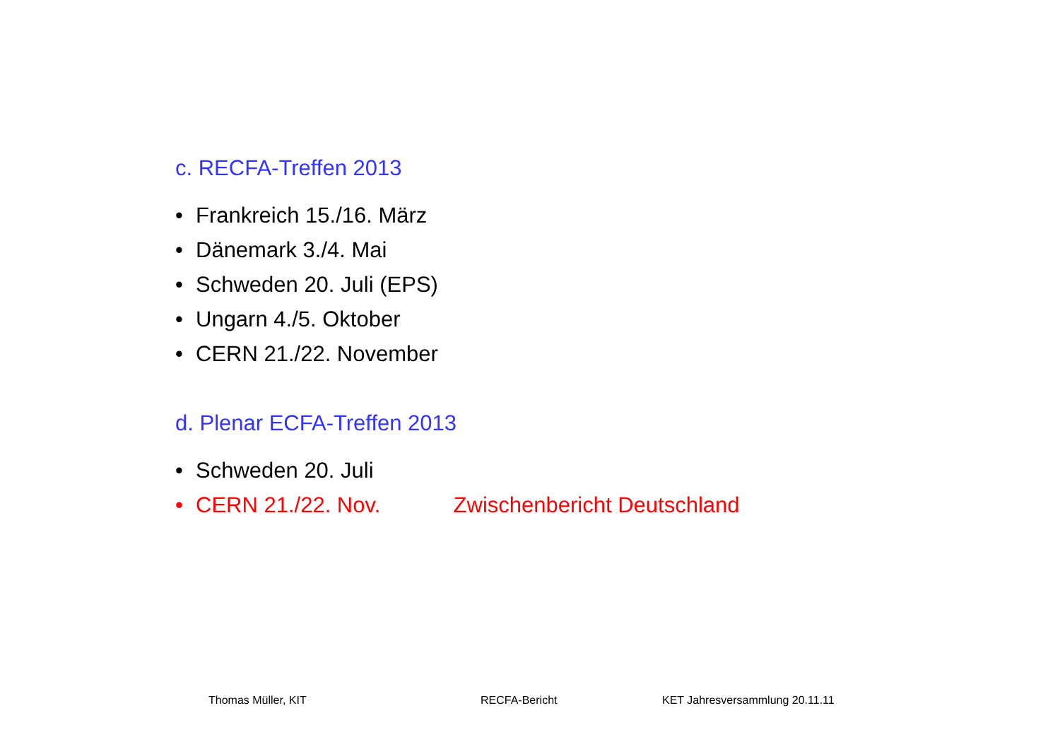c. RECFA-Treffen 2013
• Frankreich 15./16. März
• Dänemark 3./4. Mai
• Schweden 20. Juli (EPS)
• Ungarn 4./5. Oktober
• CERN 21./22. November
d. Plenar ECFA-Treffen 2013
• Schweden 20. Juli
• CERN 21./22. Nov. Zwischenbericht Deutschland
Thomas Müller, KIT RECFA-Bericht KET Jahresversammlung 20.11.11